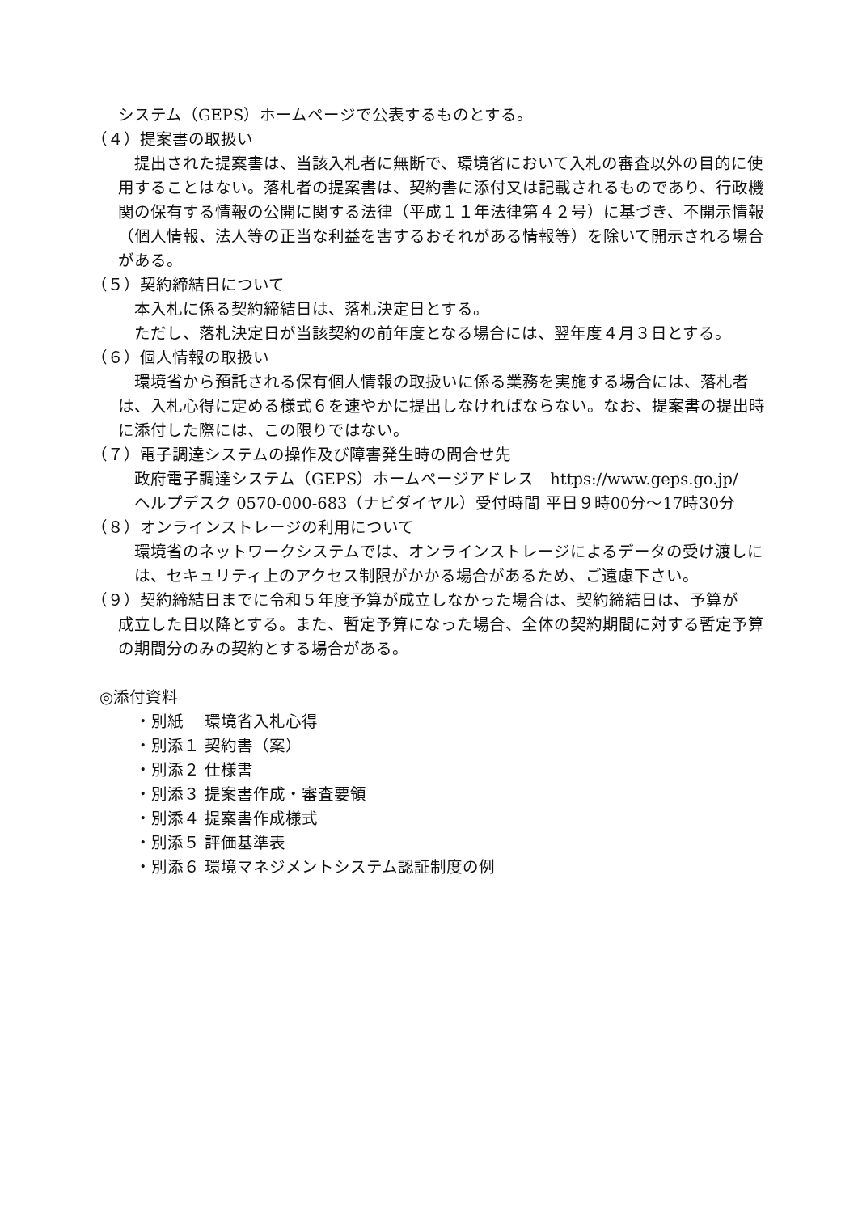システム（GEPS）ホームページで公表するものとする。
（４）提案書の取扱い
　提出された提案書は、当該入札者に無断で、環境省において入札の審査以外の目的に使用することはない。落札者の提案書は、契約書に添付又は記載されるものであり、行政機関の保有する情報の公開に関する法律（平成１１年法律第４２号）に基づき、不開示情報（個人情報、法人等の正当な利益を害するおそれがある情報等）を除いて開示される場合がある。
（５）契約締結日について
本入札に係る契約締結日は、落札決定日とする。
ただし、落札決定日が当該契約の前年度となる場合には、翌年度４月３日とする。
（６）個人情報の取扱い
　環境省から預託される保有個人情報の取扱いに係る業務を実施する場合には、落札者は、入札心得に定める様式６を速やかに提出しなければならない。なお、提案書の提出時に添付した際には、この限りではない。
（７）電子調達システムの操作及び障害発生時の問合せ先
政府電子調達システム（GEPS）ホームページアドレス　https://www.geps.go.jp/
ヘルプデスク 0570-000-683（ナビダイヤル）受付時間 平日９時00分～17時30分
（８）オンラインストレージの利用について
環境省のネットワークシステムでは、オンラインストレージによるデータの受け渡しには、セキュリティ上のアクセス制限がかかる場合があるため、ご遠慮下さい。
（９）契約締結日までに令和５年度予算が成立しなかった場合は、契約締結日は、予算が
成立した日以降とする。また、暫定予算になった場合、全体の契約期間に対する暫定予算の期間分のみの契約とする場合がある。
◎添付資料
・別紙 環境省入札心得
・別添１ 契約書（案）
・別添２ 仕様書
・別添３ 提案書作成・審査要領
・別添４ 提案書作成様式
・別添５ 評価基準表
・別添６ 環境マネジメントシステム認証制度の例